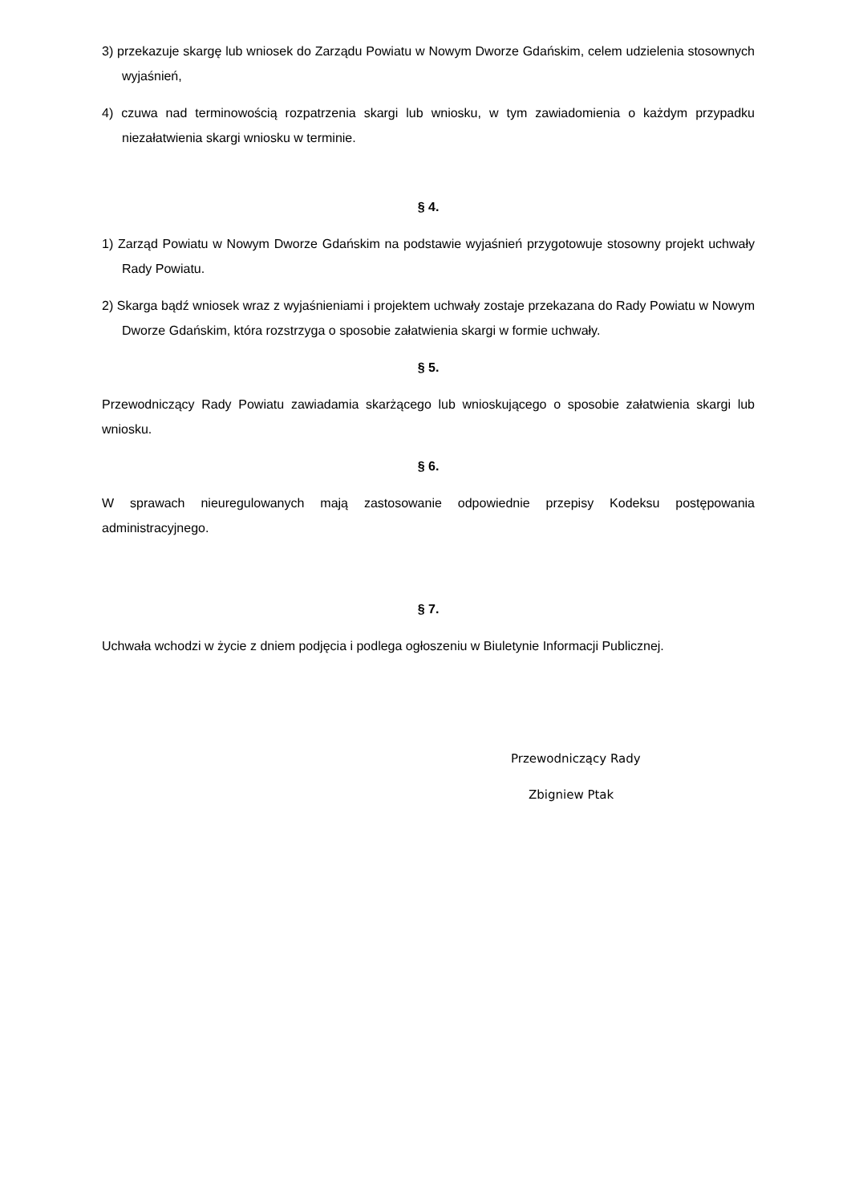3) przekazuje skargę lub wniosek do Zarządu Powiatu w Nowym Dworze Gdańskim, celem udzielenia stosownych wyjaśnień,
4) czuwa nad terminowością rozpatrzenia skargi lub wniosku, w tym zawiadomienia o każdym przypadku niezałatwienia skargi wniosku w terminie.
§ 4.
1) Zarząd Powiatu w Nowym Dworze Gdańskim na podstawie wyjaśnień przygotowuje stosowny projekt uchwały Rady Powiatu.
2) Skarga bądź wniosek wraz z wyjaśnieniami i projektem uchwały zostaje przekazana do Rady Powiatu w Nowym Dworze Gdańskim, która rozstrzyga o sposobie załatwienia skargi w formie uchwały.
§ 5.
Przewodniczący Rady Powiatu zawiadamia skarżącego lub wnioskującego o sposobie załatwienia skargi lub wniosku.
§ 6.
W sprawach nieuregulowanych mają zastosowanie odpowiednie przepisy Kodeksu postępowania administracyjnego.
§ 7.
Uchwała wchodzi w życie z dniem podjęcia i podlega ogłoszeniu w Biuletynie Informacji Publicznej.
Przewodniczący Rady
Zbigniew Ptak